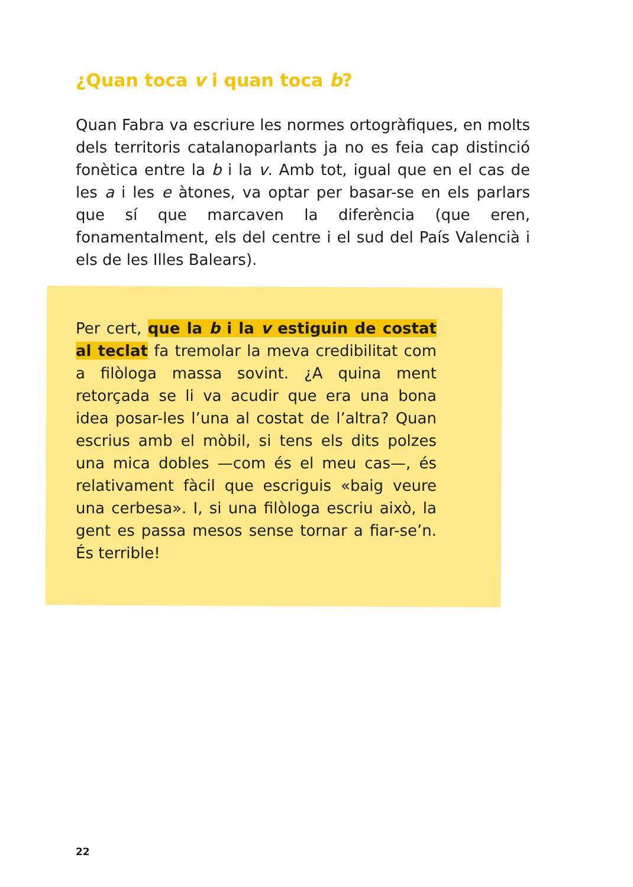¿Quan toca v i quan toca b?
Quan Fabra va escriure les normes ortogràfiques, en molts dels territoris catalanoparlants ja no es feia cap distinció fonètica entre la b i la v. Amb tot, igual que en el cas de les a i les e àtones, va optar per basar-se en els parlars que sí que marcaven la diferència (que eren, fonamentalment, els del centre i el sud del País Valencià i els de les Illes Balears).
Per cert, que la b i la v estiguin de costat al teclat fa tremolar la meva credibilitat com a filòloga massa sovint. ¿A quina ment retorçada se li va acudir que era una bona idea posar-les l’una al costat de l’altra? Quan escrius amb el mòbil, si tens els dits polzes una mica dobles —com és el meu cas—, és relativament fàcil que escriguis «baig veure una cerbesa». I, si una filòloga escriu això, la gent es passa mesos sense tornar a fiar-se’n. És terrible!
22